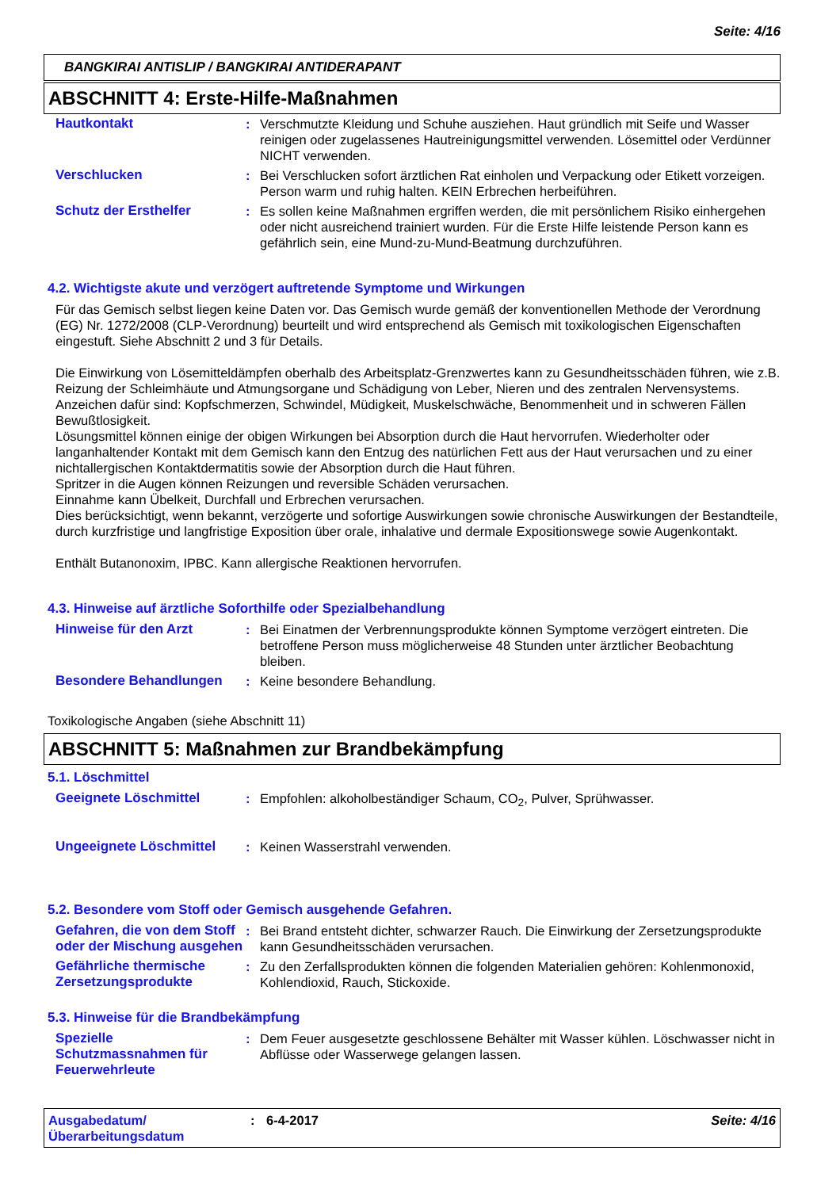Seite: 4/16
BANGKIRAI ANTISLIP / BANGKIRAI ANTIDERAPANT
ABSCHNITT 4: Erste-Hilfe-Maßnahmen
Hautkontakt : Verschmutzte Kleidung und Schuhe ausziehen. Haut gründlich mit Seife und Wasser reinigen oder zugelassenes Hautreinigungsmittel verwenden. Lösemittel oder Verdünner NICHT verwenden.
Verschlucken : Bei Verschlucken sofort ärztlichen Rat einholen und Verpackung oder Etikett vorzeigen. Person warm und ruhig halten. KEIN Erbrechen herbeiführen.
Schutz der Ersthelfer : Es sollen keine Maßnahmen ergriffen werden, die mit persönlichem Risiko einhergehen oder nicht ausreichend trainiert wurden. Für die Erste Hilfe leistende Person kann es gefährlich sein, eine Mund-zu-Mund-Beatmung durchzuführen.
4.2. Wichtigste akute und verzögert auftretende Symptome und Wirkungen
Für das Gemisch selbst liegen keine Daten vor. Das Gemisch wurde gemäß der konventionellen Methode der Verordnung (EG) Nr. 1272/2008 (CLP-Verordnung) beurteilt und wird entsprechend als Gemisch mit toxikologischen Eigenschaften eingestuft. Siehe Abschnitt 2 und 3 für Details.
Die Einwirkung von Lösemitteldämpfen oberhalb des Arbeitsplatz-Grenzwertes kann zu Gesundheitsschäden führen, wie z.B. Reizung der Schleimhäute und Atmungsorgane und Schädigung von Leber, Nieren und des zentralen Nervensystems. Anzeichen dafür sind: Kopfschmerzen, Schwindel, Müdigkeit, Muskelschwäche, Benommenheit und in schweren Fällen Bewußtlosigkeit.
Lösungsmittel können einige der obigen Wirkungen bei Absorption durch die Haut hervorrufen. Wiederholter oder langanhaltender Kontakt mit dem Gemisch kann den Entzug des natürlichen Fett aus der Haut verursachen und zu einer nichtallergischen Kontaktdermatitis sowie der Absorption durch die Haut führen.
Spritzer in die Augen können Reizungen und reversible Schäden verursachen.
Einnahme kann Übelkeit, Durchfall und Erbrechen verursachen.
Dies berücksichtigt, wenn bekannt, verzögerte und sofortige Auswirkungen sowie chronische Auswirkungen der Bestandteile, durch kurzfristige und langfristige Exposition über orale, inhalative und dermale Expositionswege sowie Augenkontakt.
Enthält Butanonoxim, IPBC. Kann allergische Reaktionen hervorrufen.
4.3. Hinweise auf ärztliche Soforthilfe oder Spezialbehandlung
Hinweise für den Arzt : Bei Einatmen der Verbrennungsprodukte können Symptome verzögert eintreten. Die betroffene Person muss möglicherweise 48 Stunden unter ärztlicher Beobachtung bleiben.
Besondere Behandlungen : Keine besondere Behandlung.
Toxikologische Angaben (siehe Abschnitt 11)
ABSCHNITT 5: Maßnahmen zur Brandbekämpfung
5.1. Löschmittel
Geeignete Löschmittel : Empfohlen: alkoholbeständiger Schaum, CO<sub>2</sub>, Pulver, Sprühwasser.
Ungeeignete Löschmittel : Keinen Wasserstrahl verwenden.
5.2. Besondere vom Stoff oder Gemisch ausgehende Gefahren.
Gefahren, die von dem Stoff oder der Mischung ausgehen
: Bei Brand entsteht dichter, schwarzer Rauch. Die Einwirkung der Zersetzungsprodukte kann Gesundheitsschäden verursachen.
Gefährliche thermische Zersetzungsprodukte
: Zu den Zerfallsprodukten können die folgenden Materialien gehören: Kohlenmonoxid, Kohlendioxid, Rauch, Stickoxide.
5.3. Hinweise für die Brandbekämpfung
Spezielle Schutzmassnahmen für Feuerwehrleute
: Dem Feuer ausgesetzte geschlossene Behälter mit Wasser kühlen. Löschwasser nicht in Abflüsse oder Wasserwege gelangen lassen.
Ausgabedatum/
Überarbeitungsdatum
: 6-4-2017 Seite: 4/16